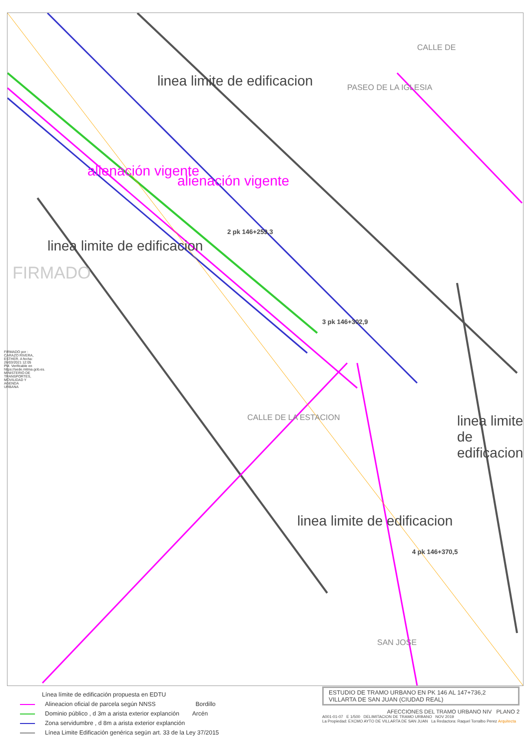linea limite de edificacion
linea limite de edificacion
linea limite de edificacion
linea limite de edificacion
alienación vigente
alienación vigente
2 pk 146+259,3
3 pk 146+302,9
4 pk 146+370,5
PASEO DE LA IGLESIA
CALLE DE
CALLE DE LA ESTACION
SAN JOSE
FIRMADO
FIRMADO por : CARAZO RIVERA, ESTHER. A fecha: 26/03/2021 12:05 PM. Verificable en https://sede.mitma.gob.es. MINISTERIO DE TRANSPORTES, MOVILIDAD Y AGENDA URBANA
Línea límite de edificación propuesta en EDTU
Alineacion oficial de parcela según NNSS Bordillo
Dominio público , d 3m a arista exterior explanción Arcén
Zona servidumbre , d 8m a arista exterior explanción
Línea Limite Edificación genérica según art. 33 de la Ley 37/2015
ESTUDIO DE TRAMO URBANO EN PK 146 AL 147+736,2
VILLARTA DE SAN JUAN (CIUDAD REAL)
AFECCIONES DEL TRAMO URBANO NIV PLANO 2
A001-01-07 E 1/500 DELIMITACION DE TRAMO URBANO NOV 2019
La Propiedad: EXCMO AYTO DE VILLARTA DE SAN JUAN La Redactora: Raquel Torralbo Perez Arquitecta